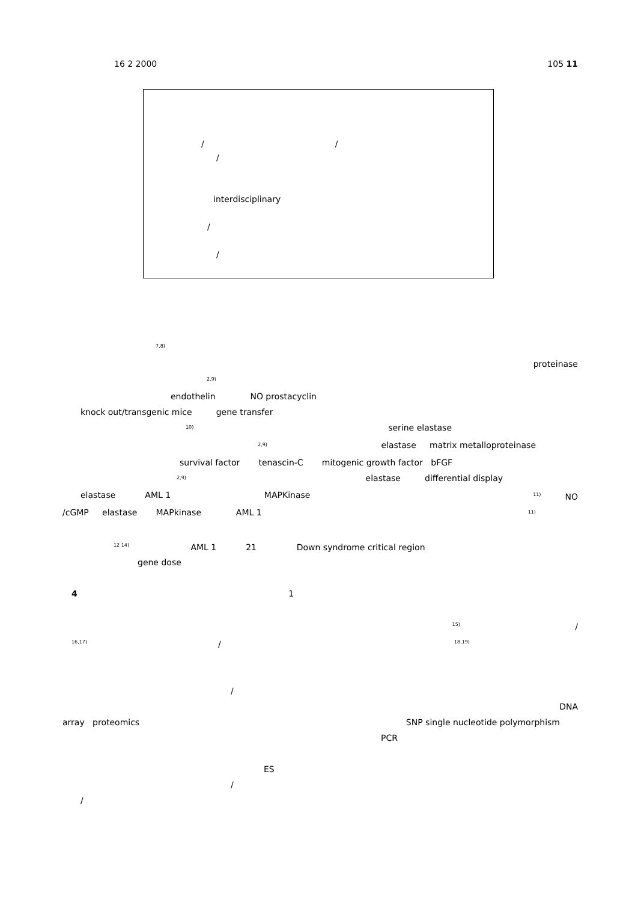16 2 2000 105 11
/ /
/
interdisciplinary
/
/
<sup>7,8)</sup>
proteinase
<sup>2,9)</sup>
endothelin NO prostacyclin
knock out/transgenic mice gene transfer
<sup>10)</sup> serine elastase
<sup>2,9)</sup> elastase matrix metalloproteinase
survival factor tenascin-C mitogenic growth factor bFGF
<sup>2,9)</sup> elastase differential display
elastase AML 1 MAPKinase <sup>11)</sup> NO
/cGMP elastase MAPkinase AML 1<sup>11)</sup>
<sup>12 14)</sup> AML 1 21 Down syndrome critical region
gene dose
4 1
<sup>15)</sup> /
<sup>16,17)</sup> /<sup>18,19)</sup>
/
DNA
array proteomics SNP single nucleotide polymorphism
PCR
ES
/
/